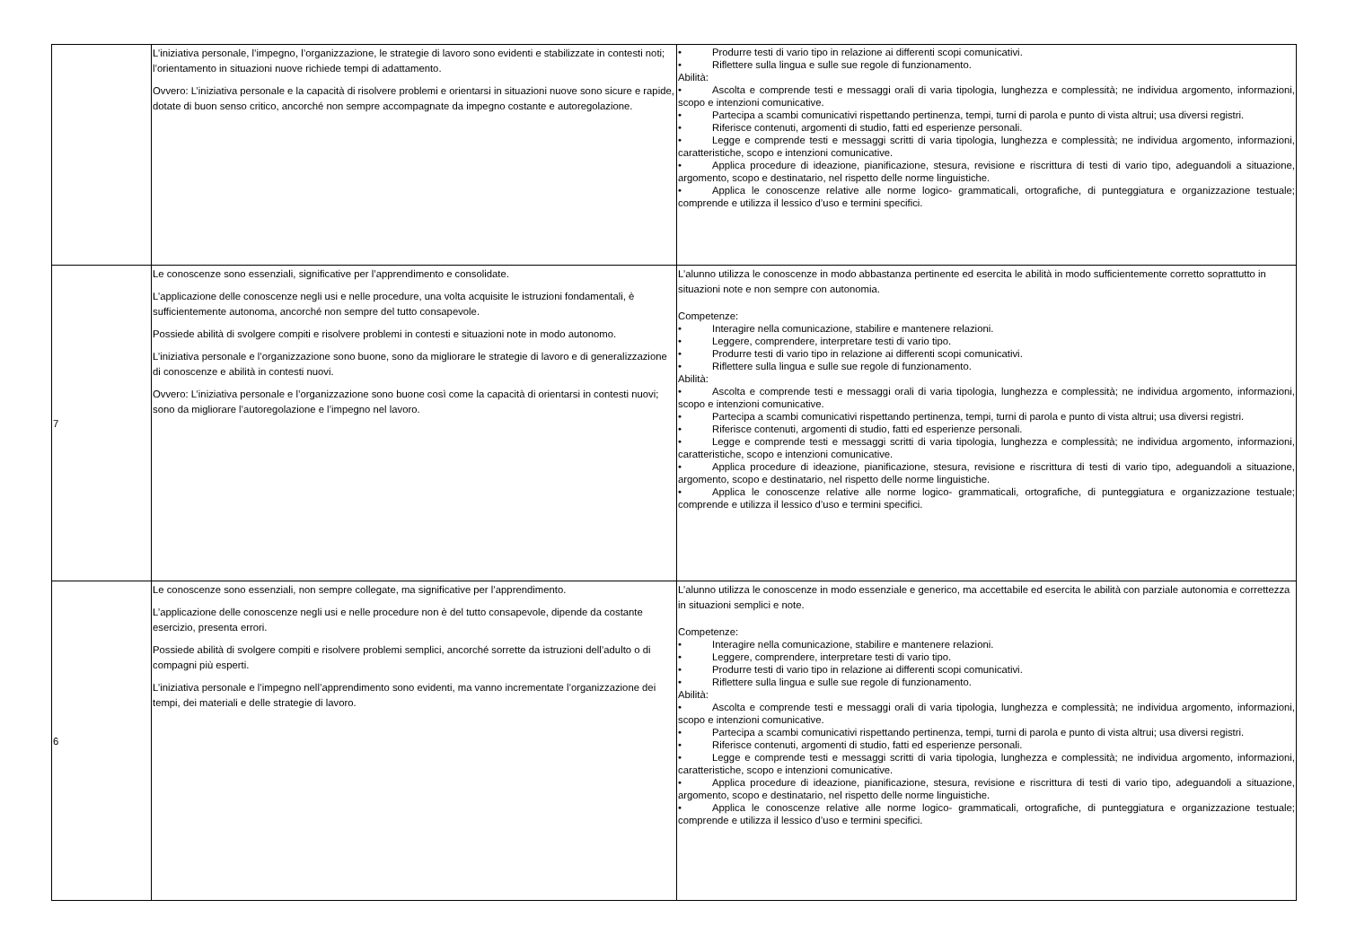| | L’iniziativa personale, l’impegno, l’organizzazione, le strategie di lavoro sono evidenti e stabilizzate in contesti noti; l’orientamento in situazioni nuove richiede tempi di adattamento. Ovvero: L’iniziativa personale e la capacità di risolvere problemi e orientarsi in situazioni nuove sono sicure e rapide, dotate di buon senso critico, ancorché non sempre accompagnate da impegno costante e autoregolazione. | • Produrre testi di vario tipo in relazione ai differenti scopi comunicativi. • Riflettere sulla lingua e sulle sue regole di funzionamento. Abilità: • Ascolta e comprende testi e messaggi orali di varia tipologia, lunghezza e complessità; ne individua argomento, informazioni, scopo e intenzioni comunicative. • Partecipa a scambi comunicativi rispettando pertinenza, tempi, turni di parola e punto di vista altrui; usa diversi registri. • Riferisce contenuti, argomenti di studio, fatti ed esperienze personali. • Legge e comprende testi e messaggi scritti di varia tipologia, lunghezza e complessità; ne individua argomento, informazioni, caratteristiche, scopo e intenzioni comunicative. • Applica procedure di ideazione, pianificazione, stesura, revisione e riscrittura di testi di vario tipo, adeguandoli a situazione, argomento, scopo e destinatario, nel rispetto delle norme linguistiche. • Applica le conoscenze relative alle norme logico- grammaticali, ortografiche, di punteggiatura e organizzazione testuale; comprende e utilizza il lessico d’uso e termini specifici. |
| 7 | Le conoscenze sono essenziali, significative per l’apprendimento e consolidate. L’applicazione delle conoscenze negli usi e nelle procedure, una volta acquisite le istruzioni fondamentali, è sufficientemente autonoma, ancorché non sempre del tutto consapevole. Possiede abilità di svolgere compiti e risolvere problemi in contesti e situazioni note in modo autonomo. L’iniziativa personale e l’organizzazione sono buone, sono da migliorare le strategie di lavoro e di generalizzazione di conoscenze e abilità in contesti nuovi. Ovvero: L’iniziativa personale e l’organizzazione sono buone così come la capacità di orientarsi in contesti nuovi; sono da migliorare l’autoregolazione e l’impegno nel lavoro. | L’alunno utilizza le conoscenze in modo abbastanza pertinente ed esercita le abilità in modo sufficientemente corretto soprattutto in situazioni note e non sempre con autonomia. Competenze: • Interagire nella comunicazione, stabilire e mantenere relazioni. • Leggere, comprendere, interpretare testi di vario tipo. • Produrre testi di vario tipo in relazione ai differenti scopi comunicativi. • Riflettere sulla lingua e sulle sue regole di funzionamento. Abilità: • Ascolta e comprende testi e messaggi orali di varia tipologia, lunghezza e complessità; ne individua argomento, informazioni, scopo e intenzioni comunicative. • Partecipa a scambi comunicativi rispettando pertinenza, tempi, turni di parola e punto di vista altrui; usa diversi registri. • Riferisce contenuti, argomenti di studio, fatti ed esperienze personali. • Legge e comprende testi e messaggi scritti di varia tipologia, lunghezza e complessità; ne individua argomento, informazioni, caratteristiche, scopo e intenzioni comunicative. • Applica procedure di ideazione, pianificazione, stesura, revisione e riscrittura di testi di vario tipo, adeguandoli a situazione, argomento, scopo e destinatario, nel rispetto delle norme linguistiche. • Applica le conoscenze relative alle norme logico- grammaticali, ortografiche, di punteggiatura e organizzazione testuale; comprende e utilizza il lessico d’uso e termini specifici. |
| 6 | Le conoscenze sono essenziali, non sempre collegate, ma significative per l’apprendimento. L’applicazione delle conoscenze negli usi e nelle procedure non è del tutto consapevole, dipende da costante esercizio, presenta errori. Possiede abilità di svolgere compiti e risolvere problemi semplici, ancorché sorrette da istruzioni dell’adulto o di compagni più esperti. L’iniziativa personale e l’impegno nell’apprendimento sono evidenti, ma vanno incrementate l’organizzazione dei tempi, dei materiali e delle strategie di lavoro. | L’alunno utilizza le conoscenze in modo essenziale e generico, ma accettabile ed esercita le abilità con parziale autonomia e correttezza in situazioni semplici e note. Competenze: • Interagire nella comunicazione, stabilire e mantenere relazioni. • Leggere, comprendere, interpretare testi di vario tipo. • Produrre testi di vario tipo in relazione ai differenti scopi comunicativi. • Riflettere sulla lingua e sulle sue regole di funzionamento. Abilità: • Ascolta e comprende testi e messaggi orali di varia tipologia, lunghezza e complessità; ne individua argomento, informazioni, scopo e intenzioni comunicative. • Partecipa a scambi comunicativi rispettando pertinenza, tempi, turni di parola e punto di vista altrui; usa diversi registri. • Riferisce contenuti, argomenti di studio, fatti ed esperienze personali. • Legge e comprende testi e messaggi scritti di varia tipologia, lunghezza e complessità; ne individua argomento, informazioni, caratteristiche, scopo e intenzioni comunicative. • Applica procedure di ideazione, pianificazione, stesura, revisione e riscrittura di testi di vario tipo, adeguandoli a situazione, argomento, scopo e destinatario, nel rispetto delle norme linguistiche. • Applica le conoscenze relative alle norme logico- grammaticali, ortografiche, di punteggiatura e organizzazione testuale; comprende e utilizza il lessico d’uso e termini specifici. |